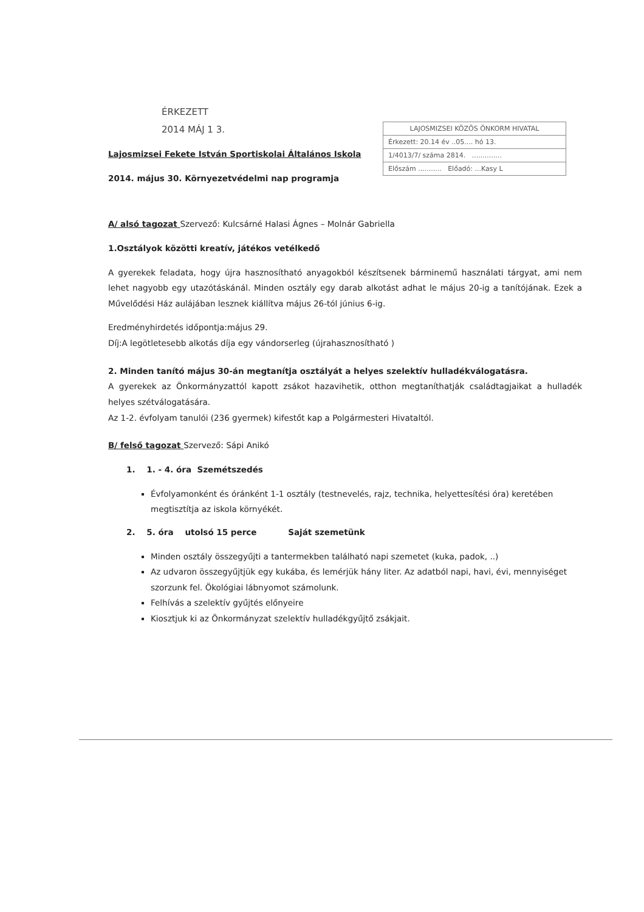LAJOSMIZSEI KÖZÖS ÖNKORM HIVATAL
Érkezett: 20.14 év ..05.... hó 13.
1/4013/7/ száma 2814. ..............
Előszám ........... Előadó: ...Kasy L
ÉRKEZETT
2014 MÁJ 1 3.
Lajosmizsei Fekete István Sportiskolai Általános Iskola
2014. május 30. Környezetvédelmi nap programja
A/ alsó tagozat Szervező: Kulcsárné Halasi Ágnes – Molnár Gabriella
1.Osztályok közötti kreatív, játékos vetélkedő
A gyerekek feladata, hogy újra hasznosítható anyagokból készítsenek bárminemű használati tárgyat, ami nem lehet nagyobb egy utazótáskánál. Minden osztály egy darab alkotást adhat le május 20-ig a tanítójának. Ezek a Művelődési Ház aulájában lesznek kiállítva május 26-tól június 6-ig.
Eredményhirdetés időpontja:május 29.
Díj:A legötletesebb alkotás díja egy vándorserleg (újrahasznosítható )
2. Minden tanító május 30-án megtanítja osztályát a helyes szelektív hulladékválogatásra.
A gyerekek az Önkormányzattól kapott zsákot hazavihetik, otthon megtaníthatják családtagjaikat a hulladék helyes szétválogatására.
Az 1-2. évfolyam tanulói (236 gyermek) kifestőt kap a Polgármesteri Hivataltól.
B/ felső tagozat Szervező: Sápi Anikó
1. 1. - 4. óra Szemétszedés
Évfolyamonként és óránként 1-1 osztály (testnevelés, rajz, technika, helyettesítési óra) keretében megtisztítja az iskola környékét.
2. 5. óra utolsó 15 perce Saját szemetünk
Minden osztály összegyűjti a tantermekben található napi szemetet (kuka, padok, ..)
Az udvaron összegyűjtjük egy kukába, és lemérjük hány liter. Az adatból napi, havi, évi, mennyiséget szorzunk fel. Ökológiai lábnyomot számolunk.
Felhívás a szelektív gyűjtés előnyeire
Kiosztjuk ki az Önkormányzat szelektív hulladékgyűjtő zsákjait.